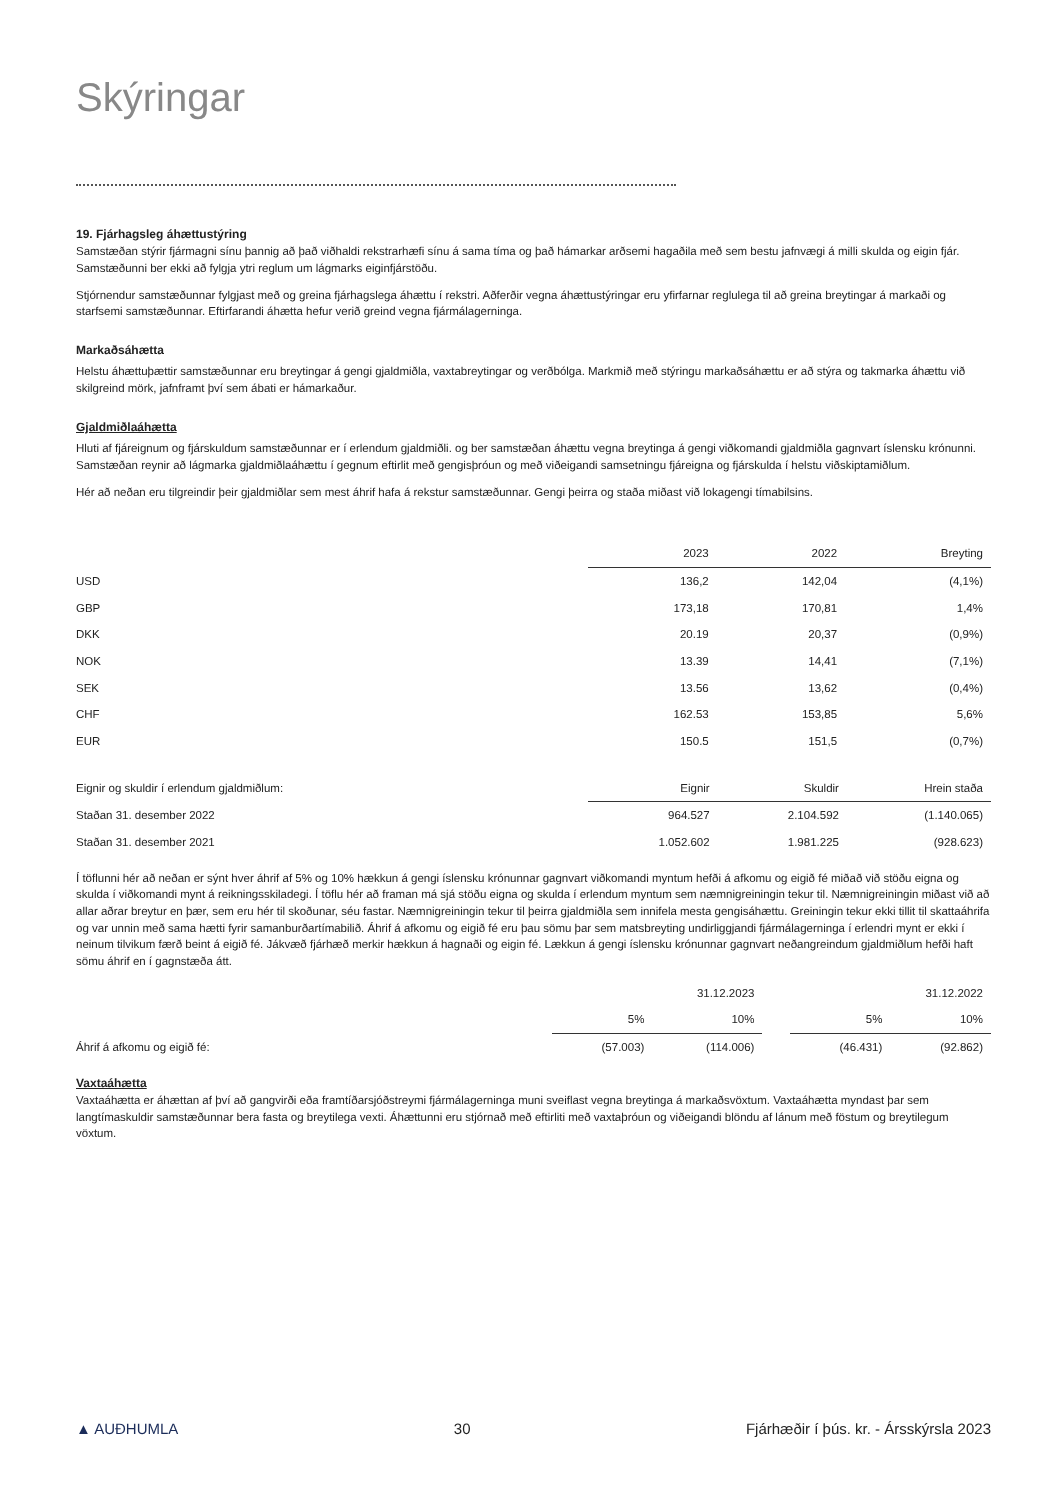Skýringar
19. Fjárhagsleg áhættustýring
Samstæðan stýrir fjármagni sínu þannig að það viðhaldi rekstrarhæfi sínu á sama tíma og það hámarkar arðsemi hagaðila með sem bestu jafnvægi á milli skulda og eigin fjár. Samstæðunni ber ekki að fylgja ytri reglum um lágmarks eiginfjárstöðu.
Stjórnendur samstæðunnar fylgjast með og greina fjárhagslega áhættu í rekstri. Aðferðir vegna áhættustýringar eru yfirfarnar reglulega til að greina breytingar á markaði og starfsemi samstæðunnar. Eftirfarandi áhætta hefur verið greind vegna fjármálagerninga.
Markaðsáhætta
Helstu áhættuþættir samstæðunnar eru breytingar á gengi gjaldmiðla, vaxtabreytingar og verðbólga. Markmið með stýringu markaðsáhættu er að stýra og takmarka áhættu við skilgreind mörk, jafnframt því sem ábati er hámarkaður.
Gjaldmiðlaáhætta
Hluti af fjáreignum og fjárskuldum samstæðunnar er í erlendum gjaldmiðli. og ber samstæðan áhættu vegna breytinga á gengi viðkomandi gjaldmiðla gagnvart íslensku krónunni. Samstæðan reynir að lágmarka gjaldmiðlaáhættu í gegnum eftirlit með gengisþróun og með viðeigandi samsetningu fjáreigna og fjárskulda í helstu viðskiptamiðlum.
Hér að neðan eru tilgreindir þeir gjaldmiðlar sem mest áhrif hafa á rekstur samstæðunnar. Gengi þeirra og staða miðast við lokagengi tímabilsins.
| | 2023 | 2022 | Breyting |
| USD | 136,2 | 142,04 | (4,1%) |
| GBP | 173,18 | 170,81 | 1,4% |
| DKK | 20.19 | 20,37 | (0,9%) |
| NOK | 13.39 | 14,41 | (7,1%) |
| SEK | 13.56 | 13,62 | (0,4%) |
| CHF | 162.53 | 153,85 | 5,6% |
| EUR | 150.5 | 151,5 | (0,7%) |
| Eignir og skuldir í erlendum gjaldmiðlum: | Eignir | Skuldir | Hrein staða |
| Staðan 31. desember 2022 | 964.527 | 2.104.592 | (1.140.065) |
| Staðan 31. desember 2021 | 1.052.602 | 1.981.225 | (928.623) |
Í töflunni hér að neðan er sýnt hver áhrif af 5% og 10% hækkun á gengi íslensku krónunnar gagnvart viðkomandi myntum hefði á afkomu og eigið fé miðað við stöðu eigna og skulda í viðkomandi mynt á reikningsskiladegi. Í töflu hér að framan má sjá stöðu eigna og skulda í erlendum myntum sem næmnigreiningin tekur til. Næmnigreiningin miðast við að allar aðrar breytur en þær, sem eru hér til skoðunar, séu fastar. Næmnigreiningin tekur til þeirra gjaldmiðla sem innifela mesta gengisáhættu. Greiningin tekur ekki tillit til skattaáhrifa og var unnin með sama hætti fyrir samanburðartímabilið. Áhrif á afkomu og eigið fé eru þau sömu þar sem matsbreyting undirliggjandi fjármálagerninga í erlendri mynt er ekki í neinum tilvikum færð beint á eigið fé. Jákvæð fjárhæð merkir hækkun á hagnaði og eigin fé. Lækkun á gengi íslensku krónunnar gagnvart neðangreindum gjaldmiðlum hefði haft sömu áhrif en í gagnstæða átt.
| | 31.12.2023 | | | 31.12.2022 | |
| | 5% | 10% | | 5% | 10% |
| Áhrif á afkomu og eigið fé: | (57.003) | (114.006) | | (46.431) | (92.862) |
Vaxtaáhætta
Vaxtaáhætta er áhættan af því að gangvirði eða framtíðarsjóðstreymi fjármálagerninga muni sveiflast vegna breytinga á markaðsvöxtum. Vaxtaáhætta myndast þar sem langtímaskuldir samstæðunnar bera fasta og breytilega vexti. Áhættunni eru stjórnað með eftirliti með vaxtaþróun og viðeigandi blöndu af lánum með föstum og breytilegum vöxtum.
▲ AUÐHUMLA 30 Fjárhæðir í þús. kr. - Ársskýrsla 2023